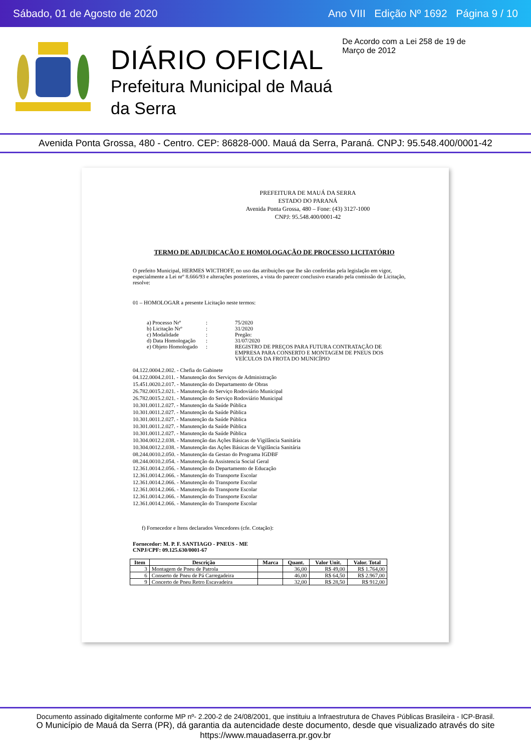Sábado, 01 de Agosto de 2020 Ano VIII Edição Nº 1692 Página 9 / 10
DIÁRIO OFICIAL
Prefeitura Municipal de Mauá
da Serra
De Acordo com a Lei 258 de 19 de Março de 2012
Avenida Ponta Grossa, 480 - Centro. CEP: 86828-000. Mauá da Serra, Paraná. CNPJ: 95.548.400/0001-42
PREFEITURA DE MAUÁ DA SERRA
ESTADO DO PARANÁ
Avenida Ponta Grossa, 480 – Fone: (43) 3127-1000
CNPJ: 95.548.400/0001-42
TERMO DE ADJUDICAÇÃO E HOMOLOGAÇÃO DE PROCESSO LICITATÓRIO
O prefeito Municipal, HERMES WICTHOFF, no uso das atribuições que lhe são conferidas pela legislação em vigor, especialmente a Lei nrº 8.666/93 e alterações posteriores, a vista do parecer conclusivo exarado pela comissão de Licitação, resolve:
01 – HOMOLOGAR a presente Licitação neste termos:
| a) Processo Nrº | : | 75/2020 |
| b) Licitação Nrº | : | 31/2020 |
| c) Modalidade | : | Pregão: |
| d) Data Homologação | : | 31/07/2020 |
| e) Objeto Homologado | : | REGISTRO DE PREÇOS PARA FUTURA CONTRATAÇÃO DE EMPRESA PARA CONSERTO E MONTAGEM DE PNEUS DOS VEÍCULOS DA FROTA DO MUNICÍPIO |
04.122.0004.2.002. - Chefia do Gabinete
04.122.0004.2.011. - Manutenção dos Serviços de Administração
15.451.0020.2.017. - Manutenção do Departamento de Obras
26.782.0015.2.021. - Manutenção do Serviço Rodoviário Municipal
26.782.0015.2.021. - Manutenção do Serviço Rodoviário Municipal
10.301.0011.2.027. - Manutenção da Saúde Pública
10.301.0011.2.027. - Manutenção da Saúde Pública
10.301.0011.2.027. - Manutenção da Saúde Pública
10.301.0011.2.027. - Manutenção da Saúde Pública
10.301.0011.2.027. - Manutenção da Saúde Pública
10.304.0012.2.038. - Manutenção das Ações Básicas de Vigilância Sanitária
10.304.0012.2.038. - Manutenção das Ações Básicas de Vigilância Sanitária
08.244.0010.2.050. - Manutenção da Gestao do Programa IGDBF
08.244.0010.2.054. - Manutenção da Assistencia Social Geral
12.361.0014.2.056. - Manutenção do Departamento de Educação
12.361.0014.2.066. - Manutenção do Transporte Escolar
12.361.0014.2.066. - Manutenção do Transporte Escolar
12.361.0014.2.066. - Manutenção do Transporte Escolar
12.361.0014.2.066. - Manutenção do Transporte Escolar
12.361.0014.2.066. - Manutenção do Transporte Escolar
f) Fornecedor e Itens declarados Vencedores (cfe. Cotação):
Fornecedor: M. P. F. SANTIAGO - PNEUS - ME
CNPJ/CPF: 09.125.630/0001-67
| Item | Descrição | Marca | Quant. | Valor Unit. | Valor. Total |
| --- | --- | --- | --- | --- | --- |
| 3 | Montagem de Pneu de Patrola | | 36,00 | R$ 49,00 | R$ 1.764,00 |
| 6 | Conserto de Pneu de Pá Carregadeira | | 46,00 | R$ 64,50 | R$ 2.967,00 |
| 9 | Concerto de Pneu Retro Escavadeira | | 32,00 | R$ 28,50 | R$ 912,00 |
Documento assinado digitalmente conforme MP nº- 2.200-2 de 24/08/2001, que instituiu a Infraestrutura de Chaves Públicas Brasileira - ICP-Brasil.
O Município de Mauá da Serra (PR), dá garantia da autencidade deste documento, desde que visualizado através do site https://www.mauadaserra.pr.gov.br